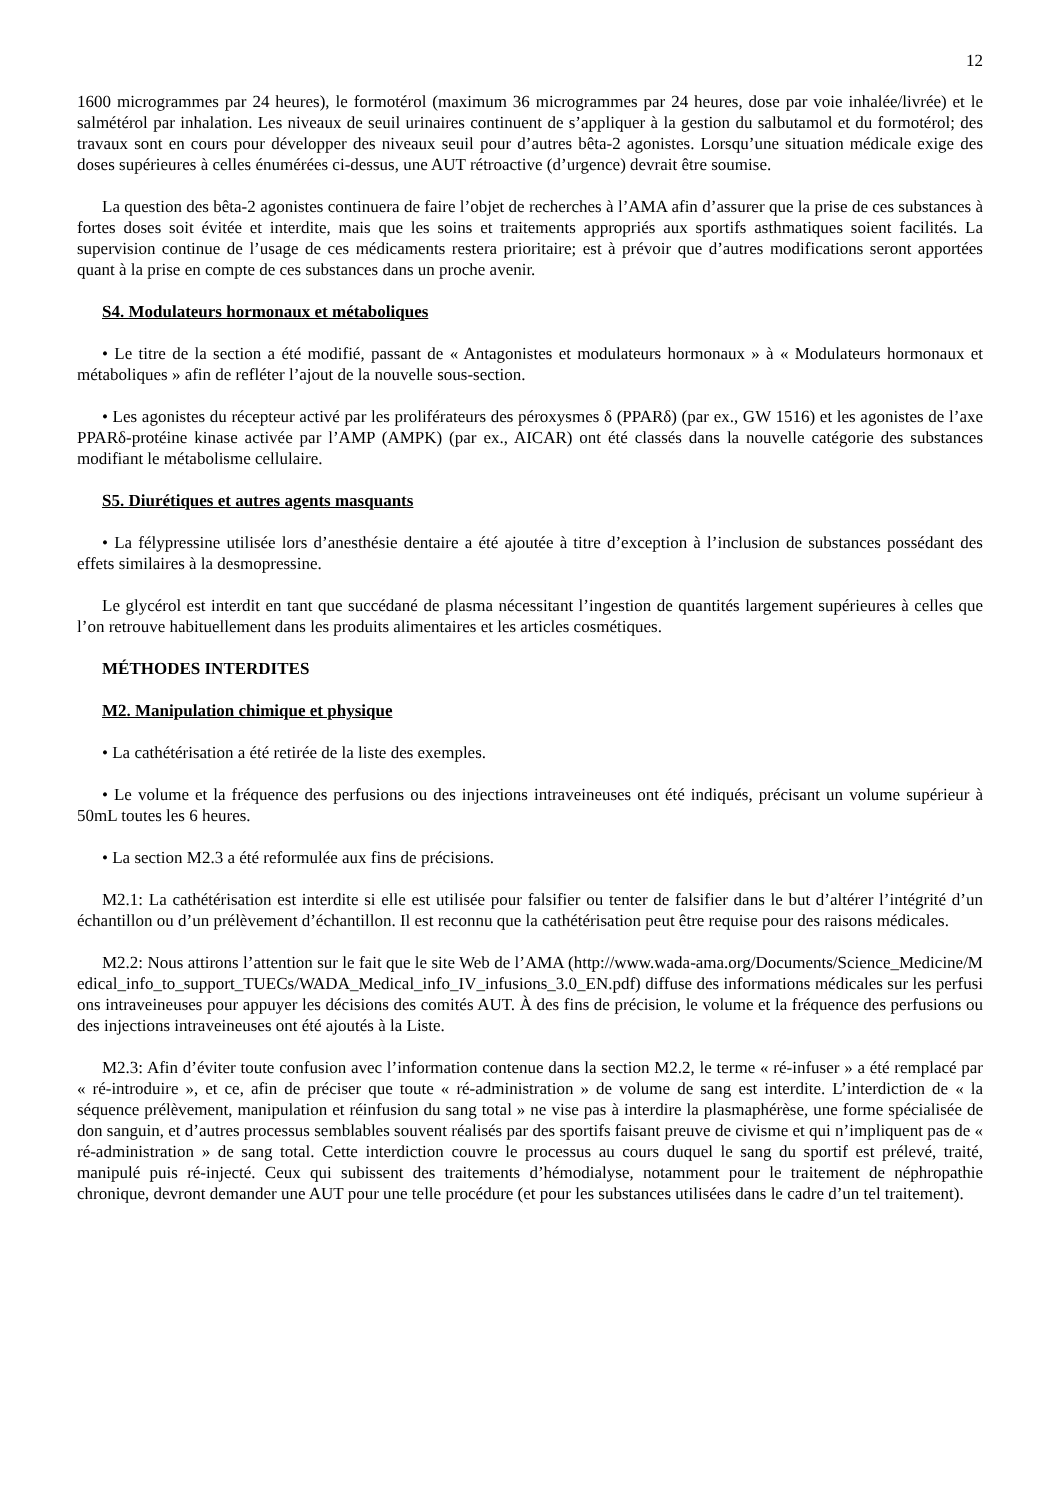12
1600 microgrammes par 24 heures), le formotérol (maximum 36 microgrammes par 24 heures, dose par voie inhalée/livrée) et le salmétérol par inhalation. Les niveaux de seuil urinaires continuent de s’appliquer à la gestion du salbutamol et du formotérol; des travaux sont en cours pour développer des niveaux seuil pour d’autres bêta-2 agonistes. Lorsqu’une situation médicale exige des doses supérieures à celles énumérées ci-dessus, une AUT rétroactive (d’urgence) devrait être soumise.
La question des bêta-2 agonistes continuera de faire l’objet de recherches à l’AMA afin d’assurer que la prise de ces substances à fortes doses soit évitée et interdite, mais que les soins et traitements appropriés aux sportifs asthmatiques soient facilités. La supervision continue de l’usage de ces médicaments restera prioritaire; est à prévoir que d’autres modifications seront apportées quant à la prise en compte de ces substances dans un proche avenir.
S4. Modulateurs hormonaux et métaboliques
• Le titre de la section a été modifié, passant de « Antagonistes et modulateurs hormonaux » à « Modulateurs hormonaux et métaboliques » afin de refléter l’ajout de la nouvelle sous-section.
• Les agonistes du récepteur activé par les proliférateurs des péroxysmes δ (PPARδ) (par ex., GW 1516) et les agonistes de l’axe PPARδ-protéine kinase activée par l’AMP (AMPK) (par ex., AICAR) ont été classés dans la nouvelle catégorie des substances modifiant le métabolisme cellulaire.
S5. Diurétiques et autres agents masquants
• La félypressine utilisée lors d’anesthésie dentaire a été ajoutée à titre d’exception à l’inclusion de substances possédant des effets similaires à la desmopressine.
Le glycérol est interdit en tant que succédané de plasma nécessitant l’ingestion de quantités largement supérieures à celles que l’on retrouve habituellement dans les produits alimentaires et les articles cosmétiques.
MÉTHODES INTERDITES
M2. Manipulation chimique et physique
• La cathétérisation a été retirée de la liste des exemples.
• Le volume et la fréquence des perfusions ou des injections intraveineuses ont été indiqués, précisant un volume supérieur à 50mL toutes les 6 heures.
• La section M2.3 a été reformulée aux fins de précisions.
M2.1: La cathétérisation est interdite si elle est utilisée pour falsifier ou tenter de falsifier dans le but d’altérer l’intégrité d’un échantillon ou d’un prélèvement d’échantillon. Il est reconnu que la cathétérisation peut être requise pour des raisons médicales.
M2.2: Nous attirons l’attention sur le fait que le site Web de l’AMA (http://www.wada-ama.org/Documents/Science_Medicine/Medical_info_to_support_TUECs/WADA_Medical_info_IV_infusions_3.0_EN.pdf) diffuse des informations médicales sur les perfusions intraveineuses pour appuyer les décisions des comités AUT. À des fins de précision, le volume et la fréquence des perfusions ou des injections intraveineuses ont été ajoutés à la Liste.
M2.3: Afin d’éviter toute confusion avec l’information contenue dans la section M2.2, le terme « ré-infuser » a été remplacé par « ré-introduire », et ce, afin de préciser que toute « ré-administration » de volume de sang est interdite. L’interdiction de « la séquence prélèvement, manipulation et réinfusion du sang total » ne vise pas à interdire la plasmaphérèse, une forme spécialisée de don sanguin, et d’autres processus semblables souvent réalisés par des sportifs faisant preuve de civisme et qui n’impliquent pas de « ré-administration » de sang total. Cette interdiction couvre le processus au cours duquel le sang du sportif est prélevé, traité, manipulé puis ré-injecté. Ceux qui subissent des traitements d’hémodialyse, notamment pour le traitement de néphropathie chronique, devront demander une AUT pour une telle procédure (et pour les substances utilisées dans le cadre d’un tel traitement).